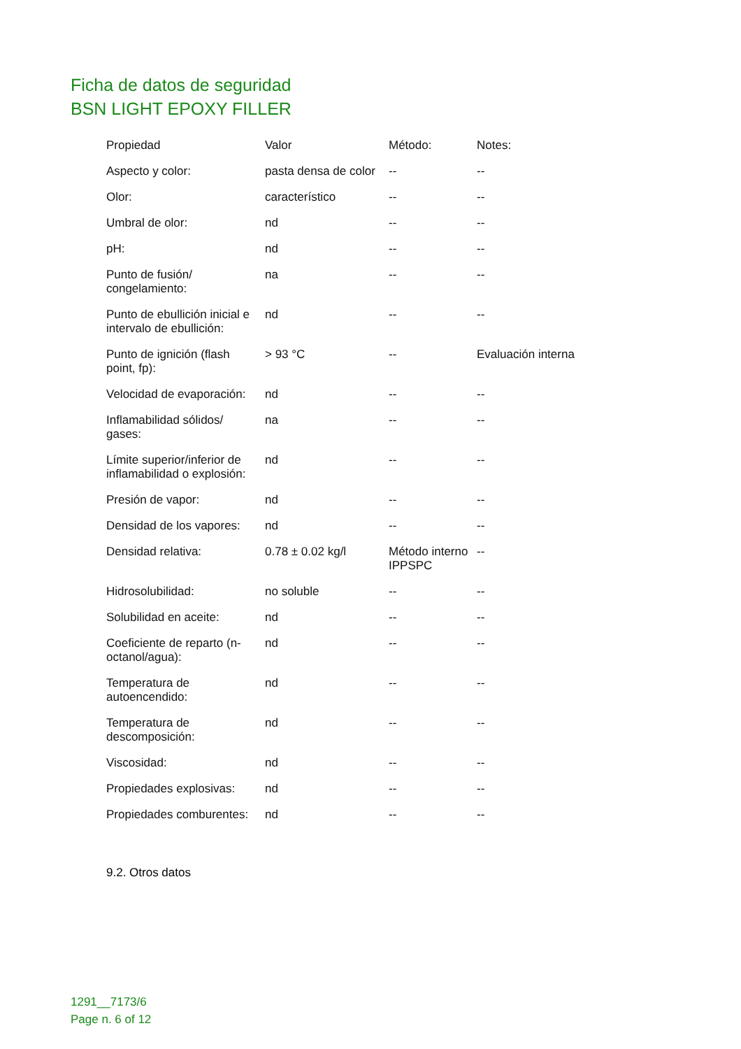Ficha de datos de seguridad
BSN LIGHT EPOXY FILLER
| Propiedad | Valor | Método: | Notes: |
| --- | --- | --- | --- |
| Aspecto y color: | pasta densa de color | -- | -- |
| Olor: | característico | -- | -- |
| Umbral de olor: | nd | -- | -- |
| pH: | nd | -- | -- |
| Punto de fusión/ congelamiento: | na | -- | -- |
| Punto de ebullición inicial e intervalo de ebullición: | nd | -- | -- |
| Punto de ignición (flash point, fp): | > 93 °C | -- | Evaluación interna |
| Velocidad de evaporación: | nd | -- | -- |
| Inflamabilidad sólidos/ gases: | na | -- | -- |
| Límite superior/inferior de inflamabilidad o explosión: | nd | -- | -- |
| Presión de vapor: | nd | -- | -- |
| Densidad de los vapores: | nd | -- | -- |
| Densidad relativa: | 0.78 ± 0.02 kg/l | Método interno IPPSPC | -- |
| Hidrosolubilidad: | no soluble | -- | -- |
| Solubilidad en aceite: | nd | -- | -- |
| Coeficiente de reparto (n-octanol/agua): | nd | -- | -- |
| Temperatura de autoencendido: | nd | -- | -- |
| Temperatura de descomposición: | nd | -- | -- |
| Viscosidad: | nd | -- | -- |
| Propiedades explosivas: | nd | -- | -- |
| Propiedades comburentes: | nd | -- | -- |
9.2. Otros datos
1291__7173/6
Page n. 6 of 12